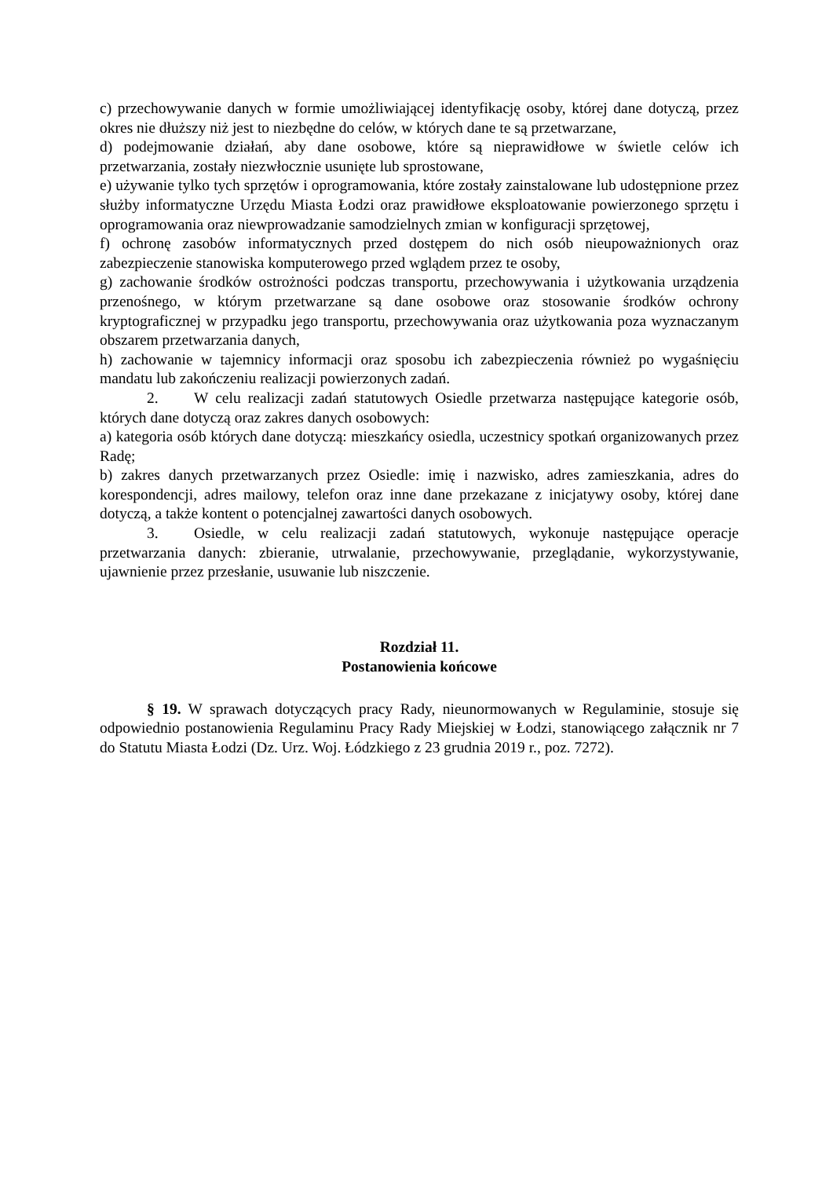c) przechowywanie danych w formie umożliwiającej identyfikację osoby, której dane dotyczą, przez okres nie dłuższy niż jest to niezbędne do celów, w których dane te są przetwarzane,
d) podejmowanie działań, aby dane osobowe, które są nieprawidłowe w świetle celów ich przetwarzania, zostały niezwłocznie usunięte lub sprostowane,
e) używanie tylko tych sprzętów i oprogramowania, które zostały zainstalowane lub udostępnione przez służby informatyczne Urzędu Miasta Łodzi oraz prawidłowe eksploatowanie powierzonego sprzętu i oprogramowania oraz niewprowadzanie samodzielnych zmian w konfiguracji sprzętowej,
f) ochronę zasobów informatycznych przed dostępem do nich osób nieupoważnionych oraz zabezpieczenie stanowiska komputerowego przed wglądem przez te osoby,
g) zachowanie środków ostrożności podczas transportu, przechowywania i użytkowania urządzenia przenośnego, w którym przetwarzane są dane osobowe oraz stosowanie środków ochrony kryptograficznej w przypadku jego transportu, przechowywania oraz użytkowania poza wyznaczanym obszarem przetwarzania danych,
h) zachowanie w tajemnicy informacji oraz sposobu ich zabezpieczenia również po wygaśnięciu mandatu lub zakończeniu realizacji powierzonych zadań.
2. W celu realizacji zadań statutowych Osiedle przetwarza następujące kategorie osób, których dane dotyczą oraz zakres danych osobowych:
a) kategoria osób których dane dotyczą: mieszkańcy osiedla, uczestnicy spotkań organizowanych przez Radę;
b) zakres danych przetwarzanych przez Osiedle: imię i nazwisko, adres zamieszkania, adres do korespondencji, adres mailowy, telefon oraz inne dane przekazane z inicjatywy osoby, której dane dotyczą, a także kontent o potencjalnej zawartości danych osobowych.
3. Osiedle, w celu realizacji zadań statutowych, wykonuje następujące operacje przetwarzania danych: zbieranie, utrwalanie, przechowywanie, przeglądanie, wykorzystywanie, ujawnienie przez przesłanie, usuwanie lub niszczenie.
Rozdział 11.
Postanowienia końcowe
§ 19. W sprawach dotyczących pracy Rady, nieunormowanych w Regulaminie, stosuje się odpowiednio postanowienia Regulaminu Pracy Rady Miejskiej w Łodzi, stanowiącego załącznik nr 7 do Statutu Miasta Łodzi (Dz. Urz. Woj. Łódzkiego z 23 grudnia 2019 r., poz. 7272).